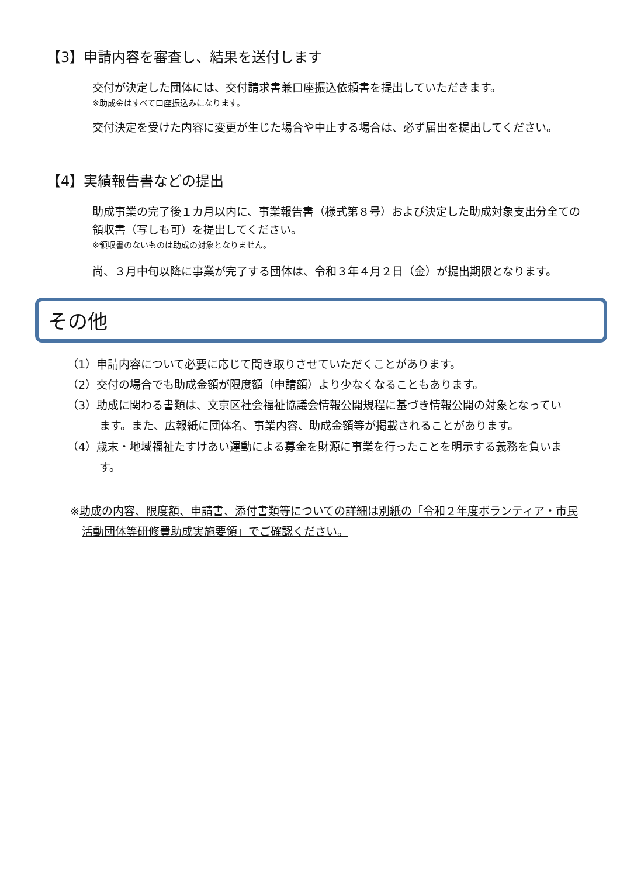【3】申請内容を審査し、結果を送付します
交付が決定した団体には、交付請求書兼口座振込依頼書を提出していただきます。
※助成金はすべて口座振込みになります。
交付決定を受けた内容に変更が生じた場合や中止する場合は、必ず届出を提出してください。
【4】実績報告書などの提出
助成事業の完了後１カ月以内に、事業報告書（様式第８号）および決定した助成対象支出分全ての領収書（写しも可）を提出してください。
※領収書のないものは助成の対象となりません。
尚、３月中旬以降に事業が完了する団体は、令和３年４月２日（金）が提出期限となります。
その他
（1）申請内容について必要に応じて聞き取りさせていただくことがあります。
（2）交付の場合でも助成金額が限度額（申請額）より少なくなることもあります。
（3）助成に関わる書類は、文京区社会福祉協議会情報公開規程に基づき情報公開の対象となっています。また、広報紙に団体名、事業内容、助成金額等が掲載されることがあります。
（4）歳末・地域福祉たすけあい運動による募金を財源に事業を行ったことを明示する義務を負います。
※助成の内容、限度額、申請書、添付書類等についての詳細は別紙の「令和２年度ボランティア・市民活動団体等研修費助成実施要領」でご確認ください。